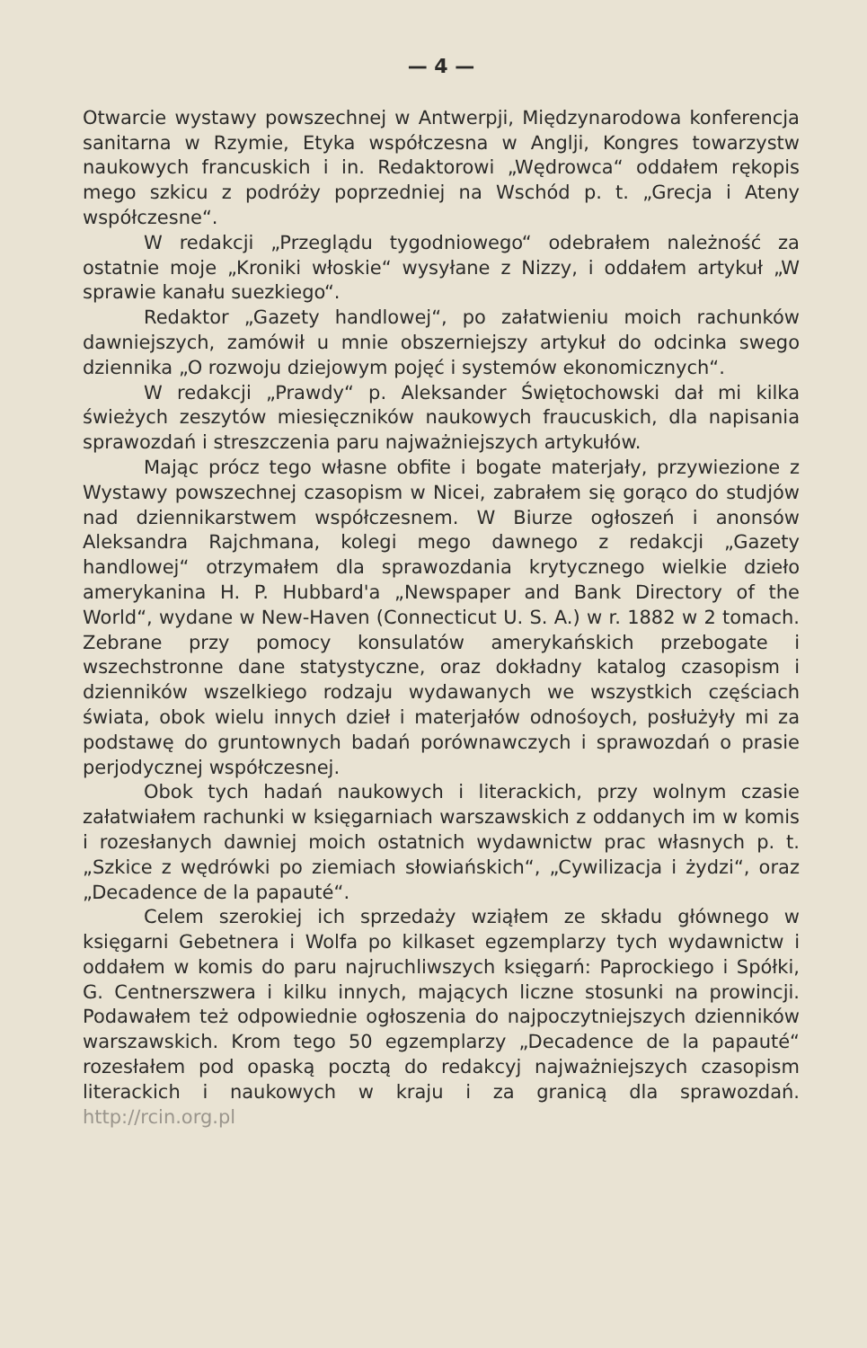— 4 —
Otwarcie wystawy powszechnej w Antwerpji, Międzynarodowa konferencja sanitarna w Rzymie, Etyka współczesna w Anglji, Kongres towarzystw naukowych francuskich i in. Redaktorowi „Wędrowca“ oddałem rękopis mego szkicu z podróży poprzedniej na Wschód p. t. „Grecja i Ateny współczesne“.
W redakcji „Przeglądu tygodniowego“ odebrałem należność za ostatnie moje „Kroniki włoskie“ wysyłane z Nizzy, i oddałem artykuł „W sprawie kanału suezkiego“.
Redaktor „Gazety handlowej“, po załatwieniu moich rachunków dawniejszych, zamówił u mnie obszerniejszy artykuł do odcinka swego dziennika „O rozwoju dziejowym pojęć i systemów ekonomicznych“.
W redakcji „Prawdy“ p. Aleksander Świętochowski dał mi kilka świeżych zeszytów miesięczników naukowych fraucuskich, dla napisania sprawozdań i streszczenia paru najważniejszych artykułów.
Mając prócz tego własne obfite i bogate materjały, przywiezione z Wystawy powszechnej czasopism w Nicei, zabrałem się gorąco do studjów nad dziennikarstwem współczesnem. W Biurze ogłoszeń i anonsów Aleksandra Rajchmana, kolegi mego dawnego z redakcji „Gazety handlowej“ otrzymałem dla sprawozdania krytycznego wielkie dzieło amerykanina H. P. Hubbard'a „Newspaper and Bank Directory of the World“, wydane w New-Haven (Connecticut U. S. A.) w r. 1882 w 2 tomach. Zebrane przy pomocy konsulatów amerykańskich przebogate i wszechstronne dane statystyczne, oraz dokładny katalog czasopism i dzienników wszelkiego rodzaju wydawanych we wszystkich częściach świata, obok wielu innych dzieł i materjałów odnośoych, posłużyły mi za podstawę do gruntownych badań porównawczych i sprawozdań o prasie perjodycznej współczesnej.
Obok tych hadań naukowych i literackich, przy wolnym czasie załatwiałem rachunki w księgarniach warszawskich z oddanych im w komis i rozesłanych dawniej moich ostatnich wydawnictw prac własnych p. t. „Szkice z wędrówki po ziemiach słowiańskich“, „Cywilizacja i żydzi“, oraz „Decadence de la papauté“.
Celem szerokiej ich sprzedaży wziąłem ze składu głównego w księgarni Gebetnera i Wolfa po kilkaset egzemplarzy tych wydawnictw i oddałem w komis do paru najruchliwszych księgarń: Paprockiego i Spółki, G. Centnerszwera i kilku innych, mających liczne stosunki na prowincji. Podawałem też odpowiednie ogłoszenia do najpoczytniejszych dzienników warszawskich. Krom tego 50 egzemplarzy „Decadence de la papauté“ rozesłałem pod opaską pocztą do redakcyj najważniejszych czasopism literackich i naukowych w kraju i za granicą dla sprawozdań. http://rcin.org.pl